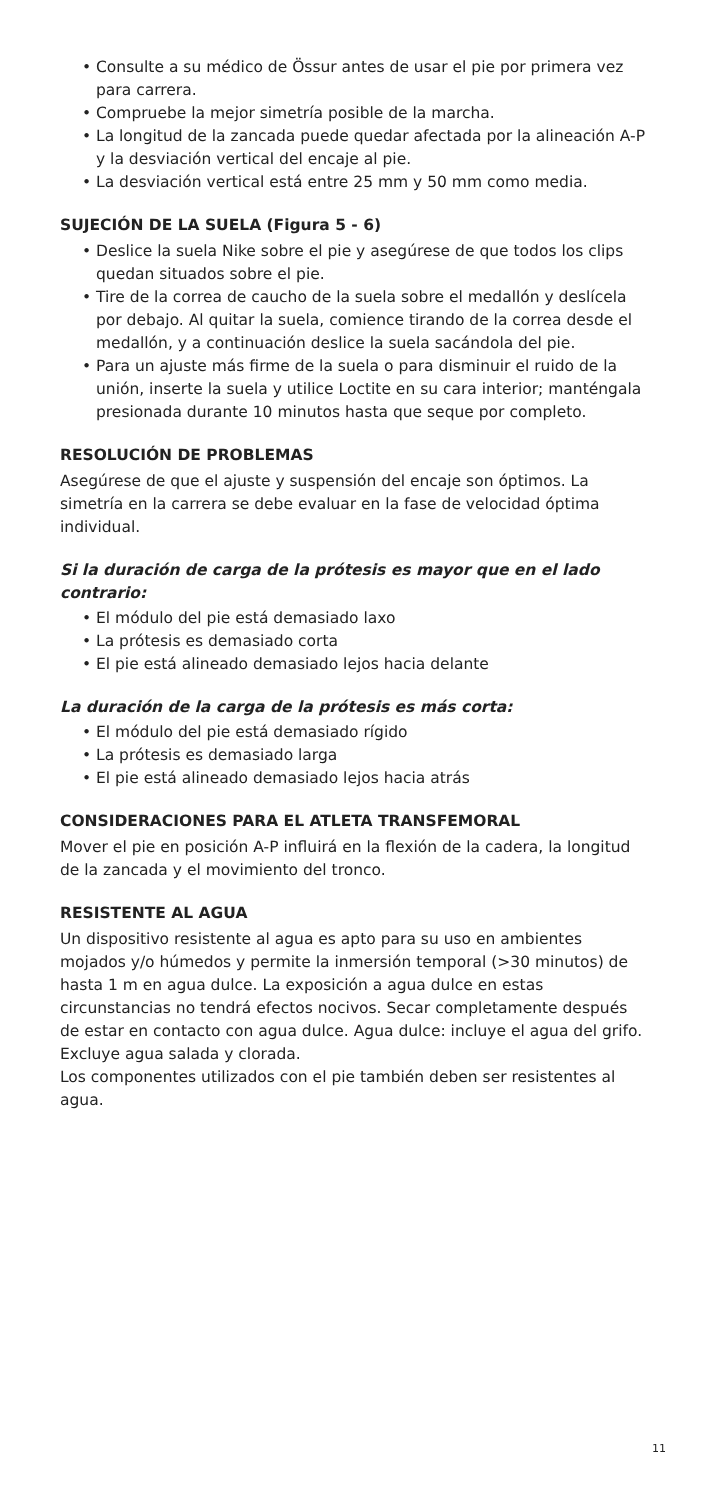Consulte a su médico de Össur antes de usar el pie por primera vez para carrera.
Compruebe la mejor simetría posible de la marcha.
La longitud de la zancada puede quedar afectada por la alineación A-P y la desviación vertical del encaje al pie.
La desviación vertical está entre 25 mm y 50 mm como media.
SUJECIÓN DE LA SUELA (Figura 5 - 6)
Deslice la suela Nike sobre el pie y asegúrese de que todos los clips quedan situados sobre el pie.
Tire de la correa de caucho de la suela sobre el medallón y deslícela por debajo. Al quitar la suela, comience tirando de la correa desde el medallón, y a continuación deslice la suela sacándola del pie.
Para un ajuste más firme de la suela o para disminuir el ruido de la unión, inserte la suela y utilice Loctite en su cara interior; manténgala presionada durante 10 minutos hasta que seque por completo.
RESOLUCIÓN DE PROBLEMAS
Asegúrese de que el ajuste y suspensión del encaje son óptimos. La simetría en la carrera se debe evaluar en la fase de velocidad óptima individual.
Si la duración de carga de la prótesis es mayor que en el lado contrario:
El módulo del pie está demasiado laxo
La prótesis es demasiado corta
El pie está alineado demasiado lejos hacia delante
La duración de la carga de la prótesis es más corta:
El módulo del pie está demasiado rígido
La prótesis es demasiado larga
El pie está alineado demasiado lejos hacia atrás
CONSIDERACIONES PARA EL ATLETA TRANSFEMORAL
Mover el pie en posición A-P influirá en la flexión de la cadera, la longitud de la zancada y el movimiento del tronco.
RESISTENTE AL AGUA
Un dispositivo resistente al agua es apto para su uso en ambientes mojados y/o húmedos y permite la inmersión temporal (>30 minutos) de hasta 1 m en agua dulce. La exposición a agua dulce en estas circunstancias no tendrá efectos nocivos. Secar completamente después de estar en contacto con agua dulce. Agua dulce: incluye el agua del grifo. Excluye agua salada y clorada.
Los componentes utilizados con el pie también deben ser resistentes al agua.
11